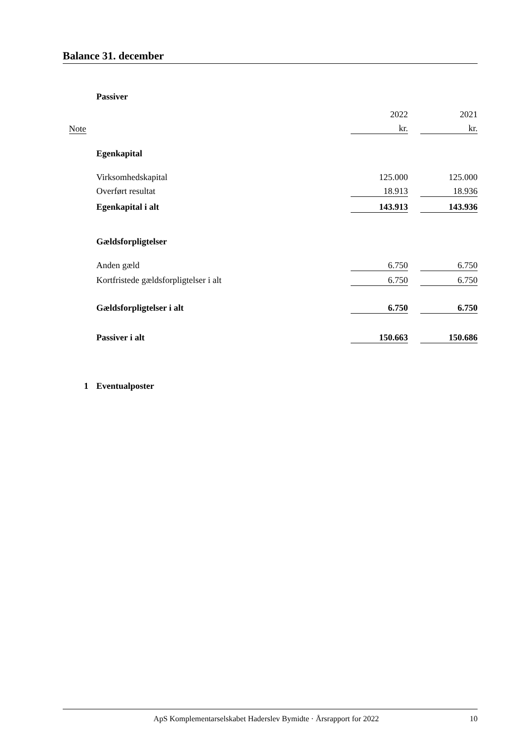Balance 31. december
| | | Passiver | | | |
| | | | 2022 | | 2021 |
| Note | | | kr. | | kr. |
| | | Egenkapital | | | |
| | | Virksomhedskapital | 125.000 | | 125.000 |
| | | Overført resultat | 18.913 | | 18.936 |
| | | Egenkapital i alt | 143.913 | | 143.936 |
| | | Gældsforpligtelser | | | |
| | | Anden gæld | 6.750 | | 6.750 |
| | | Kortfristede gældsforpligtelser i alt | 6.750 | | 6.750 |
| | | Gældsforpligtelser i alt | 6.750 | | 6.750 |
| | | Passiver i alt | 150.663 | | 150.686 |
| 1 | | Eventualposter | | | |
ApS Komplementarselskabet Haderslev Bymidte · Årsrapport for 2022 10